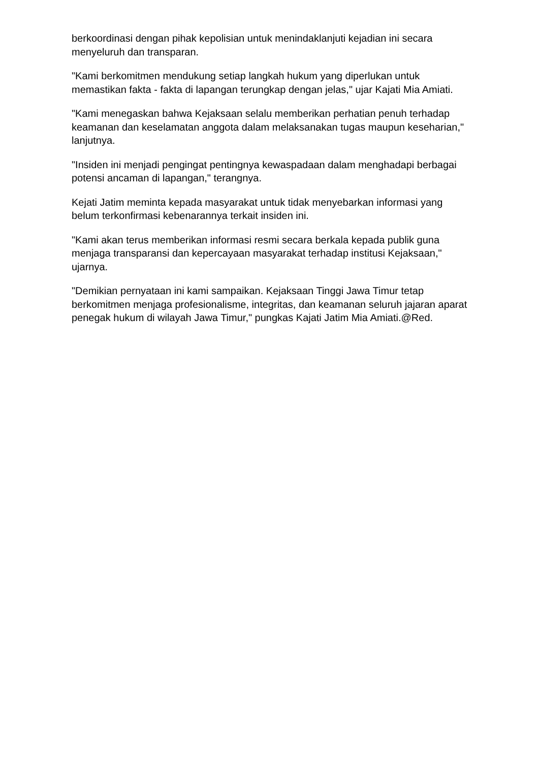berkoordinasi dengan pihak kepolisian untuk menindaklanjuti kejadian ini secara menyeluruh dan transparan.
"Kami berkomitmen mendukung setiap langkah hukum yang diperlukan untuk memastikan fakta - fakta di lapangan terungkap dengan jelas," ujar Kajati Mia Amiati.
"Kami menegaskan bahwa Kejaksaan selalu memberikan perhatian penuh terhadap keamanan dan keselamatan anggota dalam melaksanakan tugas maupun keseharian," lanjutnya.
"Insiden ini menjadi pengingat pentingnya kewaspadaan dalam menghadapi berbagai potensi ancaman di lapangan," terangnya.
Kejati Jatim meminta kepada masyarakat untuk tidak menyebarkan informasi yang belum terkonfirmasi kebenarannya terkait insiden ini.
"Kami akan terus memberikan informasi resmi secara berkala kepada publik guna menjaga transparansi dan kepercayaan masyarakat terhadap institusi Kejaksaan," ujarnya.
"Demikian pernyataan ini kami sampaikan. Kejaksaan Tinggi Jawa Timur tetap berkomitmen menjaga profesionalisme, integritas, dan keamanan seluruh jajaran aparat penegak hukum di wilayah Jawa Timur," pungkas Kajati Jatim Mia Amiati.@Red.